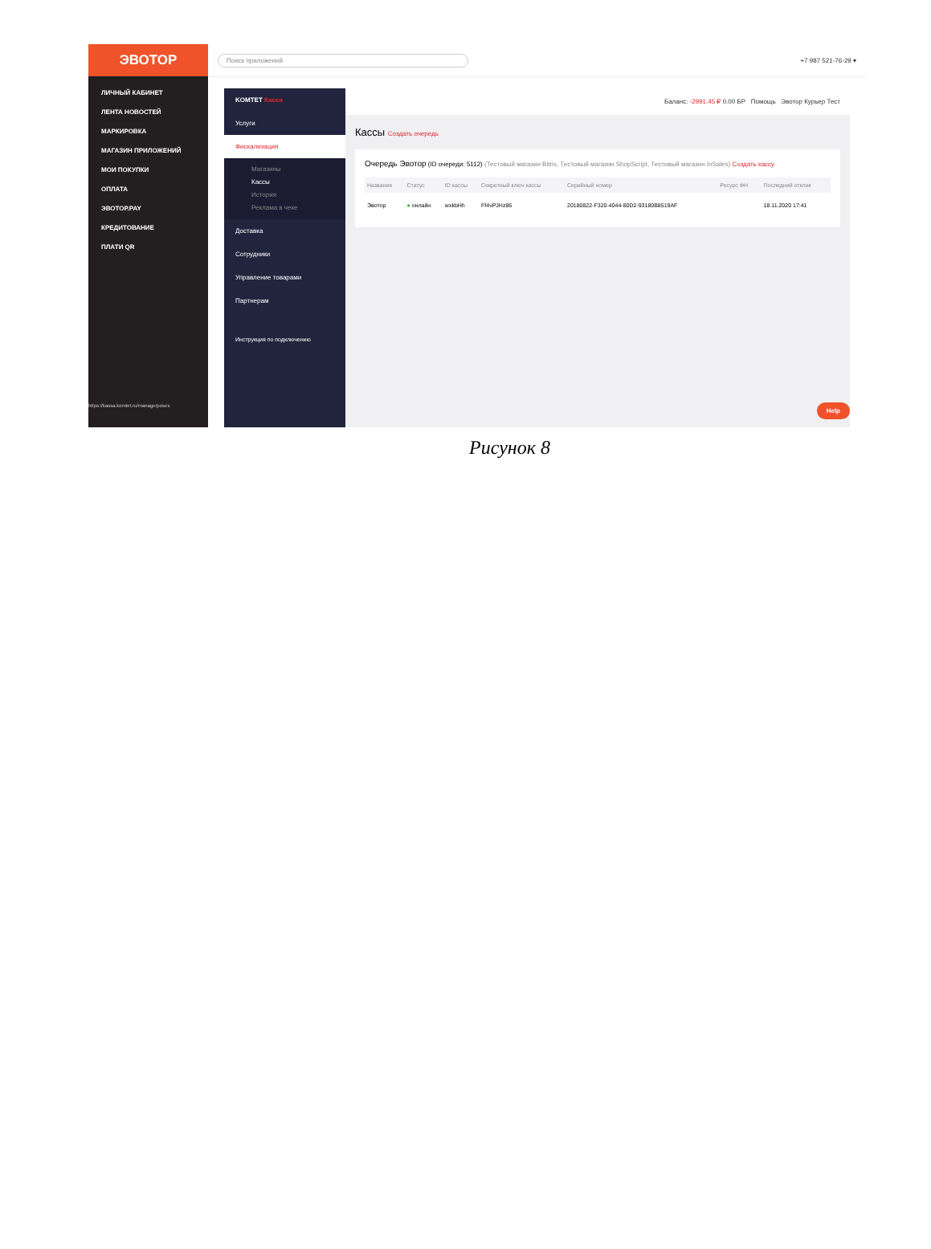ЭВОТОР
ЛИЧНЫЙ КАБИНЕТ
ЛЕНТА НОВОСТЕЙ
МАРКИРОВКА
МАГАЗИН ПРИЛОЖЕНИЙ
МОИ ПОКУПКИ
ОПЛАТА
ЭВОТОР.PAY
КРЕДИТОВАНИЕ
ПЛАТИ QR
https://kassa.komtet.ru/manage/poses
Поиск приложений
+7 987 521-76-29 ▾
KOMTET Касса
Услуги
Фискализация
Магазины
Кассы
История
Реклама в чеке
Доставка
Сотрудники
Управление товарами
Партнерам
Инструкция по подключению
Баланс: -2991.45 ₽ 0.00 БР Помощь Эвотор Курьер Тест
Кассы Создать очередь
Очередь Эвотор (ID очереди: 5112) (Тестовый магазин Bitrix, Тестовый магазин ShopScript, Тестовый магазин InSales) Создать кассу
| Название | Статус | ID кассы | Секретный ключ кассы | Серийный номер | Ресурс ФН | Последний отклик |
| --- | --- | --- | --- | --- | --- | --- |
| Эвотор | ● онлайн | wxkbHh | Ff4vPJHz86 | 20180822-F320-4044-80D2-93180B8519AF | | 18.11.2020 17:41 |
Help
Рисунок 8